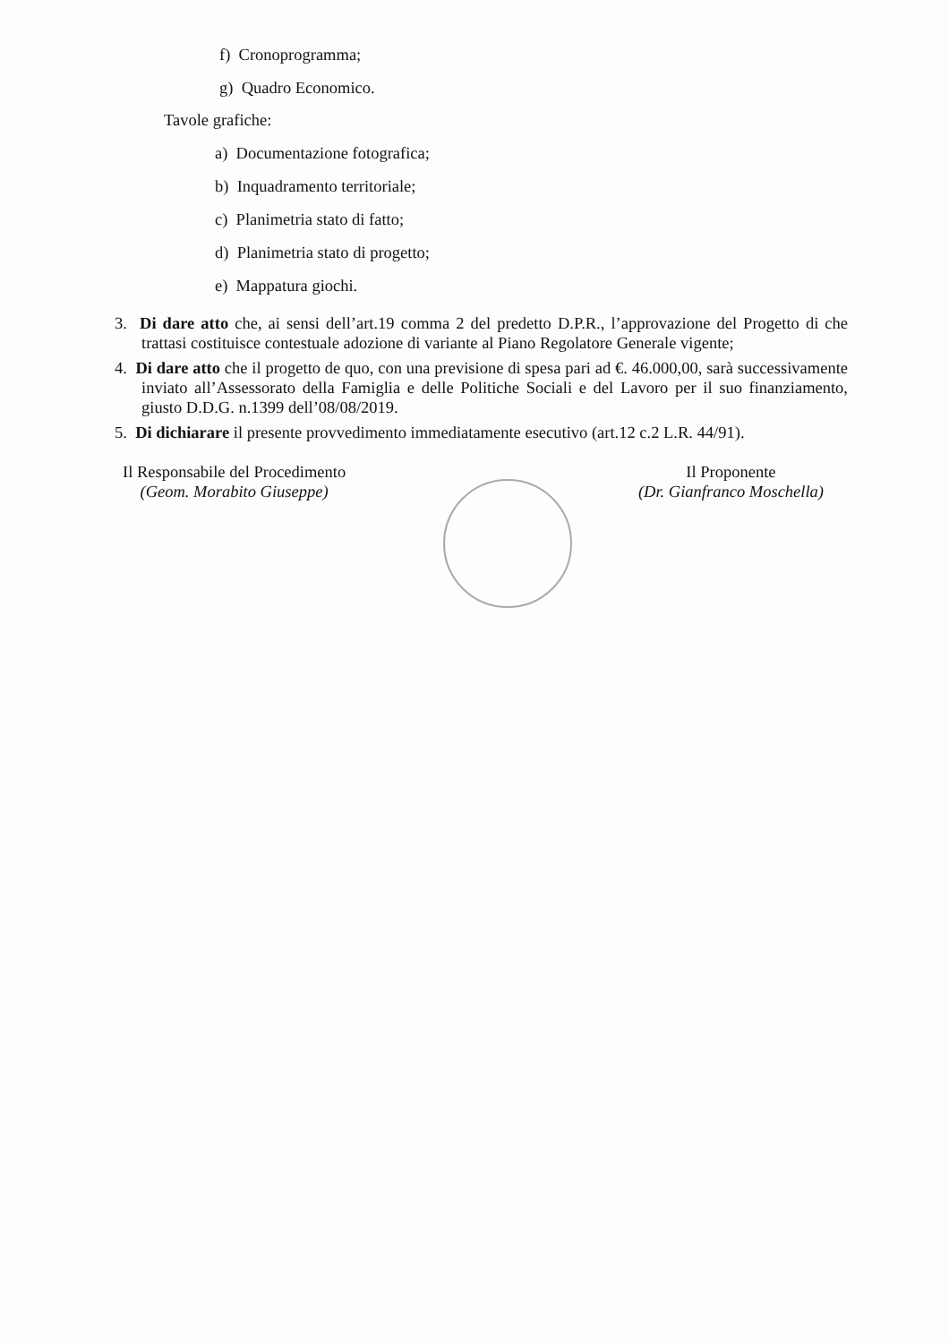f) Cronoprogramma;
g) Quadro Economico.
Tavole grafiche:
a) Documentazione fotografica;
b) Inquadramento territoriale;
c) Planimetria stato di fatto;
d) Planimetria stato di progetto;
e) Mappatura giochi.
3. Di dare atto che, ai sensi dell’art.19 comma 2 del predetto D.P.R., l’approvazione del Progetto di che trattasi costituisce contestuale adozione di variante al Piano Regolatore Generale vigente;
4. Di dare atto che il progetto de quo, con una previsione di spesa pari ad €. 46.000,00, sarà successivamente inviato all’Assessorato della Famiglia e delle Politiche Sociali e del Lavoro per il suo finanziamento, giusto D.D.G. n.1399 dell’08/08/2019.
5. Di dichiarare il presente provvedimento immediatamente esecutivo (art.12 c.2 L.R. 44/91).
Il Responsabile del Procedimento
(Geom. Morabito Giuseppe)
Il Proponente
(Dr. Gianfranco Moschella)